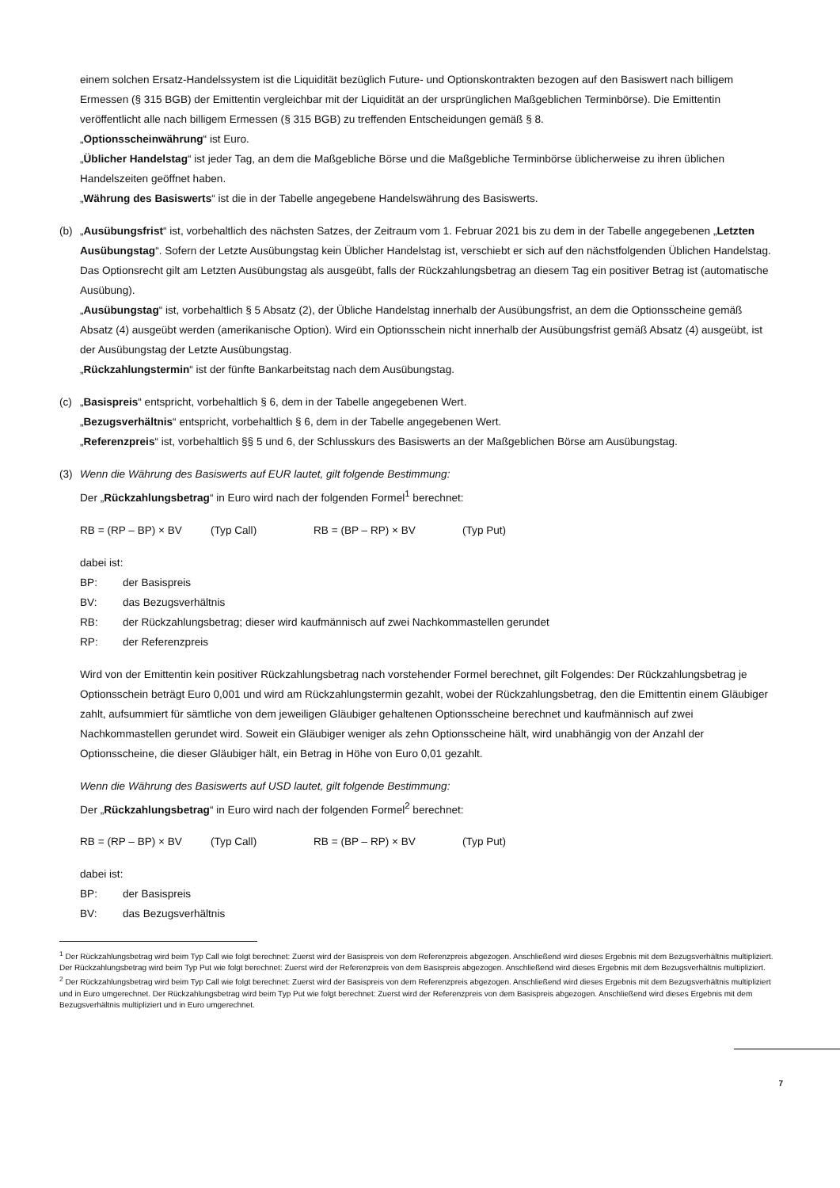einem solchen Ersatz-Handelssystem ist die Liquidität bezüglich Future- und Optionskontrakten bezogen auf den Basiswert nach billigem Ermessen (§ 315 BGB) der Emittentin vergleichbar mit der Liquidität an der ursprünglichen Maßgeblichen Terminbörse). Die Emittentin veröffentlicht alle nach billigem Ermessen (§ 315 BGB) zu treffenden Entscheidungen gemäß § 8.
„Optionsscheinwährung“ ist Euro.
„Üblicher Handelstag“ ist jeder Tag, an dem die Maßgebliche Börse und die Maßgebliche Terminbörse üblicherweise zu ihren üblichen Handelszeiten geöffnet haben.
„Währung des Basiswerts“ ist die in der Tabelle angegebene Handelswährung des Basiswerts.
(b) „Ausübungsfrist“ ist, vorbehaltlich des nächsten Satzes, der Zeitraum vom 1. Februar 2021 bis zu dem in der Tabelle angegebenen „Letzten Ausübungstag“. Sofern der Letzte Ausübungstag kein Üblicher Handelstag ist, verschiebt er sich auf den nächstfolgenden Üblichen Handelstag. Das Optionsrecht gilt am Letzten Ausübungstag als ausgeübt, falls der Rückzahlungsbetrag an diesem Tag ein positiver Betrag ist (automatische Ausübung).
„Ausübungstag“ ist, vorbehaltlich § 5 Absatz (2), der Übliche Handelstag innerhalb der Ausübungsfrist, an dem die Optionsscheine gemäß Absatz (4) ausgeübt werden (amerikanische Option). Wird ein Optionsschein nicht innerhalb der Ausübungsfrist gemäß Absatz (4) ausgeübt, ist der Ausübungstag der Letzte Ausübungstag.
„Rückzahlungstermin“ ist der fünfte Bankarbeitstag nach dem Ausübungstag.
(c) „Basispreis“ entspricht, vorbehaltlich § 6, dem in der Tabelle angegebenen Wert.
„Bezugsverhältnis“ entspricht, vorbehaltlich § 6, dem in der Tabelle angegebenen Wert.
„Referenzpreis“ ist, vorbehaltlich §§ 5 und 6, der Schlusskurs des Basiswerts an der Maßgeblichen Börse am Ausübungstag.
(3) Wenn die Währung des Basiswerts auf EUR lautet, gilt folgende Bestimmung:
Der „Rückzahlungsbetrag“ in Euro wird nach der folgenden Formel<sup>1</sup> berechnet:
RB = (RP – BP) × BV (Typ Call) RB = (BP – RP) × BV (Typ Put)
dabei ist:
BP: der Basispreis
BV: das Bezugsverhältnis
RB: der Rückzahlungsbetrag; dieser wird kaufmännisch auf zwei Nachkommastellen gerundet
RP: der Referenzpreis
Wird von der Emittentin kein positiver Rückzahlungsbetrag nach vorstehender Formel berechnet, gilt Folgendes: Der Rückzahlungsbetrag je Optionsschein beträgt Euro 0,001 und wird am Rückzahlungstermin gezahlt, wobei der Rückzahlungsbetrag, den die Emittentin einem Gläubiger zahlt, aufsummiert für sämtliche von dem jeweiligen Gläubiger gehaltenen Optionsscheine berechnet und kaufmännisch auf zwei Nachkommastellen gerundet wird. Soweit ein Gläubiger weniger als zehn Optionsscheine hält, wird unabhängig von der Anzahl der Optionsscheine, die dieser Gläubiger hält, ein Betrag in Höhe von Euro 0,01 gezahlt.
Wenn die Währung des Basiswerts auf USD lautet, gilt folgende Bestimmung:
Der „Rückzahlungsbetrag“ in Euro wird nach der folgenden Formel<sup>2</sup> berechnet:
RB = (RP – BP) × BV (Typ Call) RB = (BP – RP) × BV (Typ Put)
dabei ist:
BP: der Basispreis
BV: das Bezugsverhältnis
<sup>1</sup> Der Rückzahlungsbetrag wird beim Typ Call wie folgt berechnet: Zuerst wird der Basispreis von dem Referenzpreis abgezogen. Anschließend wird dieses Ergebnis mit dem Bezugsverhältnis multipliziert. Der Rückzahlungsbetrag wird beim Typ Put wie folgt berechnet: Zuerst wird der Referenzpreis von dem Basispreis abgezogen. Anschließend wird dieses Ergebnis mit dem Bezugsverhältnis multipliziert.
<sup>2</sup> Der Rückzahlungsbetrag wird beim Typ Call wie folgt berechnet: Zuerst wird der Basispreis von dem Referenzpreis abgezogen. Anschließend wird dieses Ergebnis mit dem Bezugsverhältnis multipliziert und in Euro umgerechnet. Der Rückzahlungsbetrag wird beim Typ Put wie folgt berechnet: Zuerst wird der Referenzpreis von dem Basispreis abgezogen. Anschließend wird dieses Ergebnis mit dem Bezugsverhältnis multipliziert und in Euro umgerechnet.
7